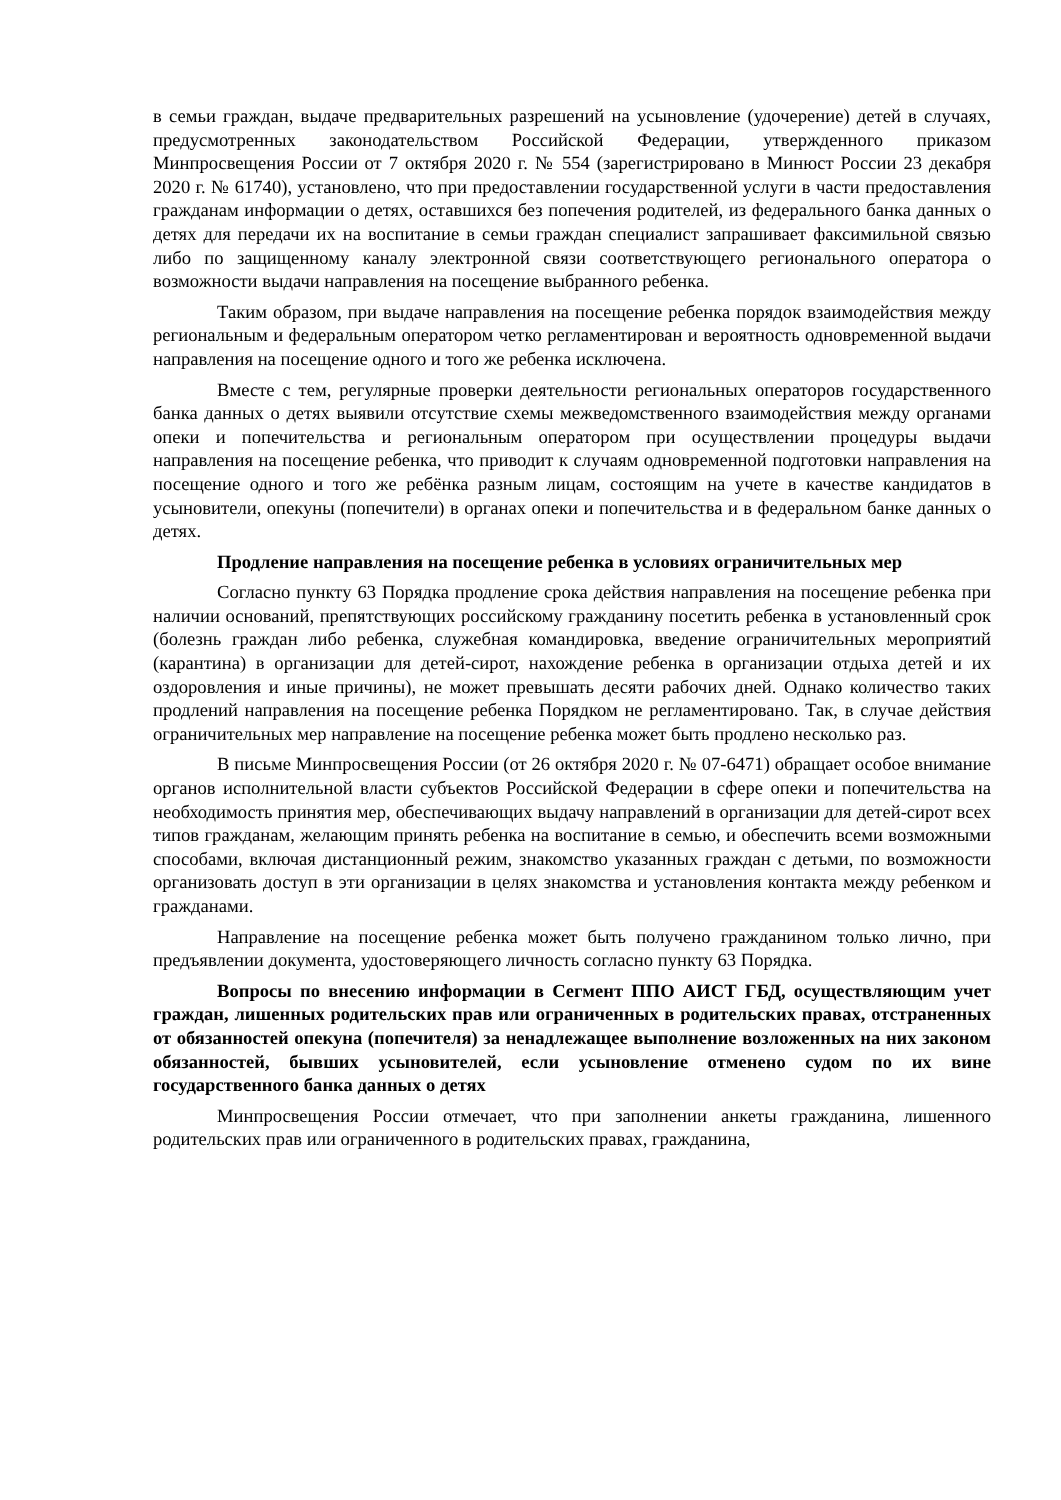в семьи граждан, выдаче предварительных разрешений на усыновление (удочерение) детей в случаях, предусмотренных законодательством Российской Федерации, утвержденного приказом Минпросвещения России от 7 октября 2020 г. № 554 (зарегистрировано в Минюст России 23 декабря 2020 г. № 61740), установлено, что при предоставлении государственной услуги в части предоставления гражданам информации о детях, оставшихся без попечения родителей, из федерального банка данных о детях для передачи их на воспитание в семьи граждан специалист запрашивает факсимильной связью либо по защищенному каналу электронной связи соответствующего регионального оператора о возможности выдачи направления на посещение выбранного ребенка.
Таким образом, при выдаче направления на посещение ребенка порядок взаимодействия между региональным и федеральным оператором четко регламентирован и вероятность одновременной выдачи направления на посещение одного и того же ребенка исключена.
Вместе с тем, регулярные проверки деятельности региональных операторов государственного банка данных о детях выявили отсутствие схемы межведомственного взаимодействия между органами опеки и попечительства и региональным оператором при осуществлении процедуры выдачи направления на посещение ребенка, что приводит к случаям одновременной подготовки направления на посещение одного и того же ребёнка разным лицам, состоящим на учете в качестве кандидатов в усыновители, опекуны (попечители) в органах опеки и попечительства и в федеральном банке данных о детях.
Продление направления на посещение ребенка в условиях ограничительных мер
Согласно пункту 63 Порядка продление срока действия направления на посещение ребенка при наличии оснований, препятствующих российскому гражданину посетить ребенка в установленный срок (болезнь граждан либо ребенка, служебная командировка, введение ограничительных мероприятий (карантина) в организации для детей-сирот, нахождение ребенка в организации отдыха детей и их оздоровления и иные причины), не может превышать десяти рабочих дней. Однако количество таких продлений направления на посещение ребенка Порядком не регламентировано. Так, в случае действия ограничительных мер направление на посещение ребенка может быть продлено несколько раз.
В письме Минпросвещения России (от 26 октября 2020 г. № 07-6471) обращает особое внимание органов исполнительной власти субъектов Российской Федерации в сфере опеки и попечительства на необходимость принятия мер, обеспечивающих выдачу направлений в организации для детей-сирот всех типов гражданам, желающим принять ребенка на воспитание в семью, и обеспечить всеми возможными способами, включая дистанционный режим, знакомство указанных граждан с детьми, по возможности организовать доступ в эти организации в целях знакомства и установления контакта между ребенком и гражданами.
Направление на посещение ребенка может быть получено гражданином только лично, при предъявлении документа, удостоверяющего личность согласно пункту 63 Порядка.
Вопросы по внесению информации в Сегмент ППО АИСТ ГБД, осуществляющим учет граждан, лишенных родительских прав или ограниченных в родительских правах, отстраненных от обязанностей опекуна (попечителя) за ненадлежащее выполнение возложенных на них законом обязанностей, бывших усыновителей, если усыновление отменено судом по их вине государственного банка данных о детях
Минпросвещения России отмечает, что при заполнении анкеты гражданина, лишенного родительских прав или ограниченного в родительских правах, гражданина,